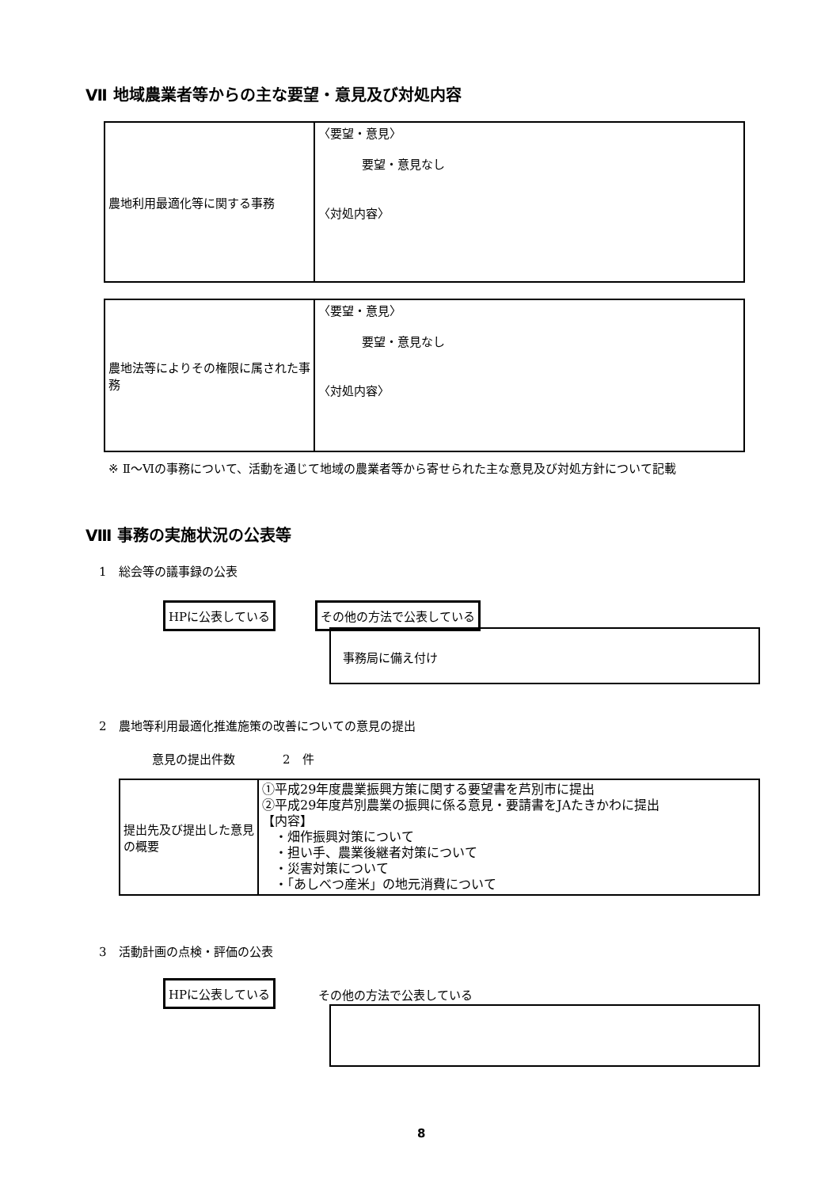Ⅶ 地域農業者等からの主な要望・意見及び対処内容
| 農地利用最適化等に関する事務 | 〈要望・意見〉 要望・意見なし 〈対処内容〉 |
| 農地法等によりその権限に属された事務 | 〈要望・意見〉 要望・意見なし 〈対処内容〉 |
※ Ⅱ～Ⅵの事務について、活動を通じて地域の農業者等から寄せられた主な意見及び対処方針について記載
Ⅷ 事務の実施状況の公表等
1　総会等の議事録の公表
HPに公表している その他の方法で公表している
事務局に備え付け
2　農地等利用最適化推進施策の改善についての意見の提出
意見の提出件数　　　　2　件
| 提出先及び提出した意見の概要 | ①平成29年度農業振興方策に関する要望書を芦別市に提出 ②平成29年度芦別農業の振興に係る意見・要請書をJAたきかわに提出 【内容】 ・畑作振興対策について ・担い手、農業後継者対策について ・災害対策について ・「あしべつ産米」の地元消費について |
3　活動計画の点検・評価の公表
HPに公表している
その他の方法で公表している
8